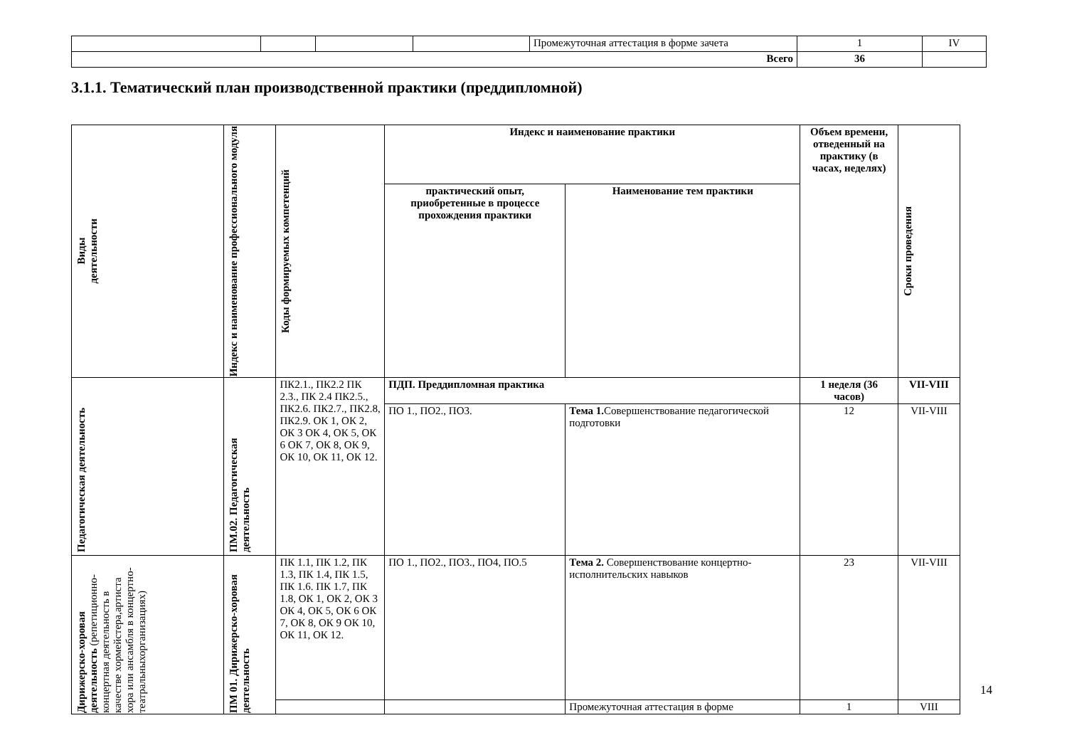| | | | | Промежуточная аттестация в форме зачета | 1 | IV |
| Всего | | | | | 36 | |
3.1.1. Тематический план производственной практики (преддипломной)
| Виды деятельности | Индекс и наименование профессионального модуля | Коды формируемых компетенций | Индекс и наименование практики | | Объем времени, отведенный на практику (в часах, неделях) | Сроки проведения |
| --- | --- | --- | --- | --- | --- | --- |
| | | | практический опыт, приобретенные в процессе прохождения практики | Наименование тем практики | | |
| Педагогическая деятельность | ПМ.02. Педагогическая деятельность | ПК2.1., ПК2.2 ПК 2.3., ПК 2.4 ПК2.5., ПК2.6. ПК2.7., ПК2.8, ПК2.9. ОК 1, ОК 2, ОК 3 ОК 4, ОК 5, ОК 6 ОК 7, ОК 8, ОК 9, ОК 10, ОК 11, ОК 12. | ПДП. Преддипломная практика | | 1 неделя (36 часов) | VII-VIII |
| | | | ПО 1., ПО2., ПО3. | Тема 1. Совершенствование педагогической подготовки | 12 | VII-VIII |
| Дирижерско-хоровая деятельность (репетиционно-концертная деятельность в качестве хормейстера,артиста хора или ансамбля в концертно-театральныхорганизациях) | ПМ 01. Дирижерско-хоровая деятельность | ПК 1.1, ПК 1.2, ПК 1.3, ПК 1.4, ПК 1.5, ПК 1.6. ПК 1.7, ПК 1.8, ОК 1, ОК 2, ОК 3 ОК 4, ОК 5, ОК 6 ОК 7, ОК 8, ОК 9 ОК 10, ОК 11, ОК 12. | ПО 1., ПО2., ПО3., ПО4, ПО.5 | Тема 2. Совершенствование концертно-исполнительских навыков | 23 | VII-VIII |
| | | | | Промежуточная аттестация в форме | 1 | VIII |
14